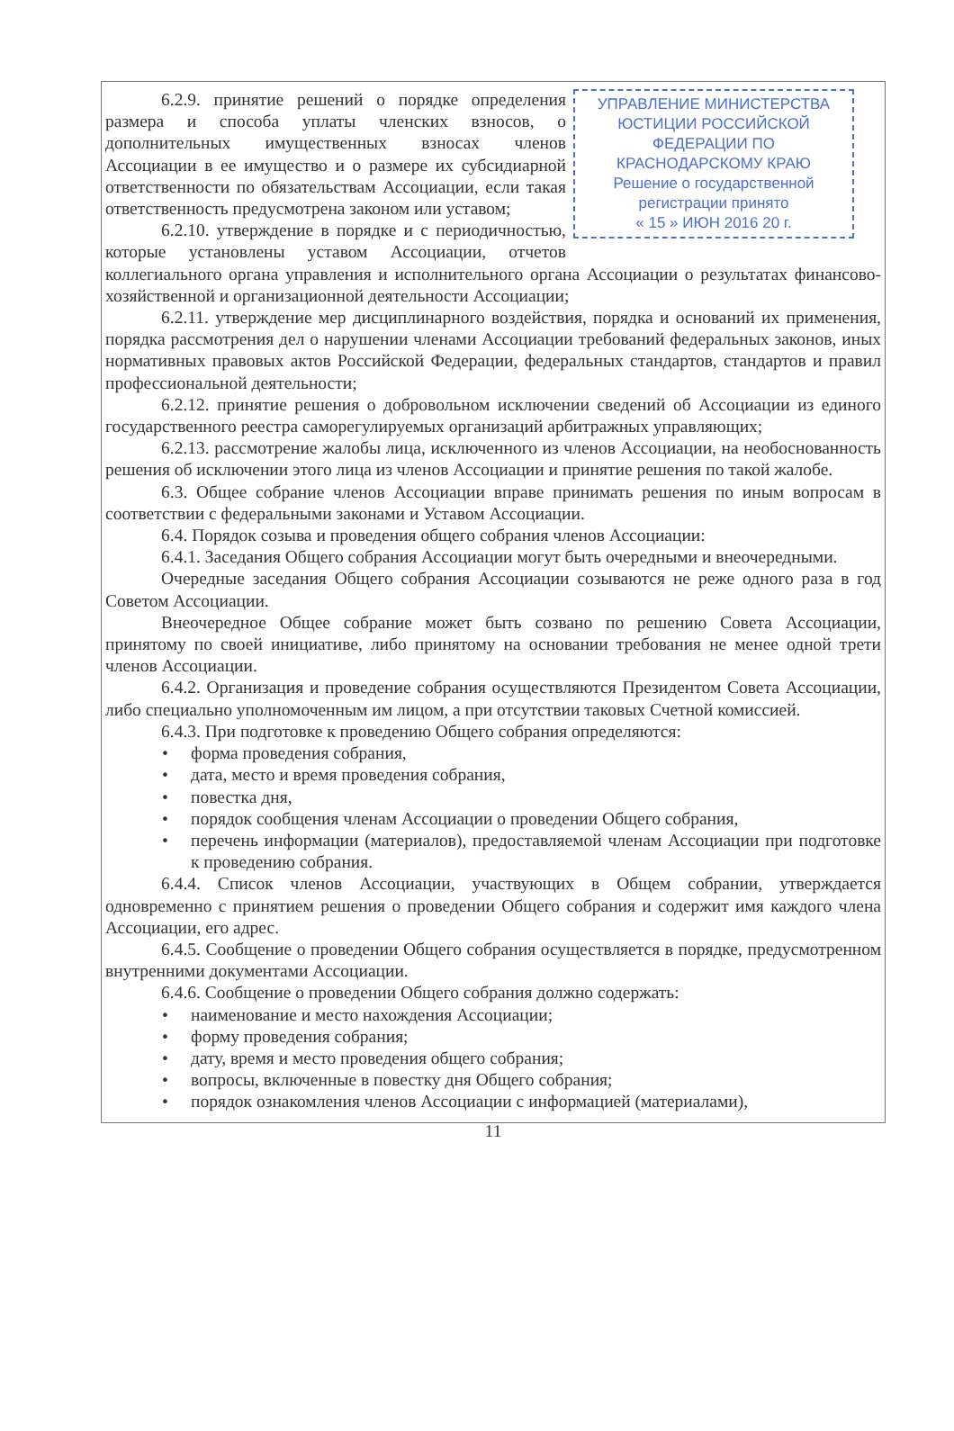УПРАВЛЕНИЕ МИНИСТЕРСТВА ЮСТИЦИИ РОССИЙСКОЙ ФЕДЕРАЦИИ ПО КРАСНОДАРСКОМУ КРАЮ
Решение о государственной регистрации принято
« 15 » ИЮН 2016 20 г.
6.2.9. принятие решений о порядке определения размера и способа уплаты членских взносов, о дополнительных имущественных взносах членов Ассоциации в ее имущество и о размере их субсидиарной ответственности по обязательствам Ассоциации, если такая ответственность предусмотрена законом или уставом;
6.2.10. утверждение в порядке и с периодичностью, которые установлены уставом Ассоциации, отчетов коллегиального органа управления и исполнительного органа Ассоциации о результатах финансово-хозяйственной и организационной деятельности Ассоциации;
6.2.11. утверждение мер дисциплинарного воздействия, порядка и оснований их применения, порядка рассмотрения дел о нарушении членами Ассоциации требований федеральных законов, иных нормативных правовых актов Российской Федерации, федеральных стандартов, стандартов и правил профессиональной деятельности;
6.2.12. принятие решения о добровольном исключении сведений об Ассоциации из единого государственного реестра саморегулируемых организаций арбитражных управляющих;
6.2.13. рассмотрение жалобы лица, исключенного из членов Ассоциации, на необоснованность решения об исключении этого лица из членов Ассоциации и принятие решения по такой жалобе.
6.3. Общее собрание членов Ассоциации вправе принимать решения по иным вопросам в соответствии с федеральными законами и Уставом Ассоциации.
6.4. Порядок созыва и проведения общего собрания членов Ассоциации:
6.4.1. Заседания Общего собрания Ассоциации могут быть очередными и внеочередными.
Очередные заседания Общего собрания Ассоциации созываются не реже одного раза в год Советом Ассоциации.
Внеочередное Общее собрание может быть созвано по решению Совета Ассоциации, принятому по своей инициативе, либо принятому на основании требования не менее одной трети членов Ассоциации.
6.4.2. Организация и проведение собрания осуществляются Президентом Совета Ассоциации, либо специально уполномоченным им лицом, а при отсутствии таковых Счетной комиссией.
6.4.3. При подготовке к проведению Общего собрания определяются:
• форма проведения собрания,
• дата, место и время проведения собрания,
• повестка дня,
• порядок сообщения членам Ассоциации о проведении Общего собрания,
• перечень информации (материалов), предоставляемой членам Ассоциации при подготовке к проведению собрания.
6.4.4. Список членов Ассоциации, участвующих в Общем собрании, утверждается одновременно с принятием решения о проведении Общего собрания и содержит имя каждого члена Ассоциации, его адрес.
6.4.5. Сообщение о проведении Общего собрания осуществляется в порядке, предусмотренном внутренними документами Ассоциации.
6.4.6. Сообщение о проведении Общего собрания должно содержать:
• наименование и место нахождения Ассоциации;
• форму проведения собрания;
• дату, время и место проведения общего собрания;
• вопросы, включенные в повестку дня Общего собрания;
• порядок ознакомления членов Ассоциации с информацией (материалами),
11